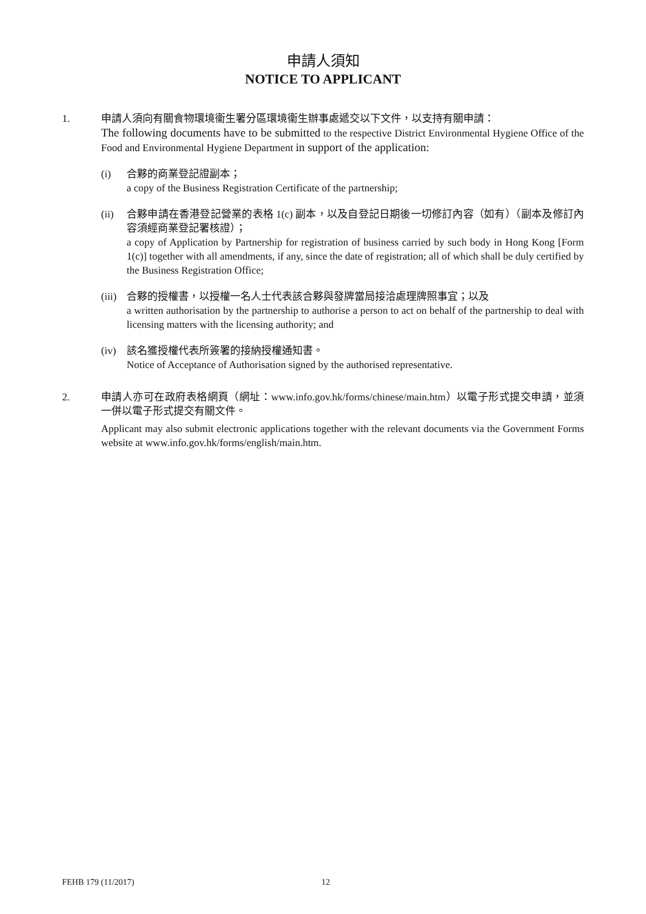申請人須知
NOTICE TO APPLICANT
1. 申請人須向有關食物環境衞生署分區環境衞生辦事處遞交以下文件，以支持有關申請：
The following documents have to be submitted to the respective District Environmental Hygiene Office of the Food and Environmental Hygiene Department in support of the application:
(i) 合夥的商業登記證副本；
a copy of the Business Registration Certificate of the partnership;
(ii) 合夥申請在香港登記營業的表格 1(c) 副本，以及自登記日期後一切修訂內容（如有）（副本及修訂內容須經商業登記署核證）；
a copy of Application by Partnership for registration of business carried by such body in Hong Kong [Form 1(c)] together with all amendments, if any, since the date of registration; all of which shall be duly certified by the Business Registration Office;
(iii)
合夥的授權書，以授權一名人士代表該合夥與發牌當局接洽處理牌照事宜；以及
a written authorisation by the partnership to authorise a person to act on behalf of the partnership to deal with licensing matters with the licensing authority; and
(iv) 該名獲授權代表所簽署的接納授權通知書。
Notice of Acceptance of Authorisation signed by the authorised representative.
2. 申請人亦可在政府表格網頁（網址：www.info.gov.hk/forms/chinese/main.htm）以電子形式提交申請，並須一併以電子形式提交有關文件。
Applicant may also submit electronic applications together with the relevant documents via the Government Forms website at www.info.gov.hk/forms/english/main.htm.
FEHB 179 (11/2017) 12